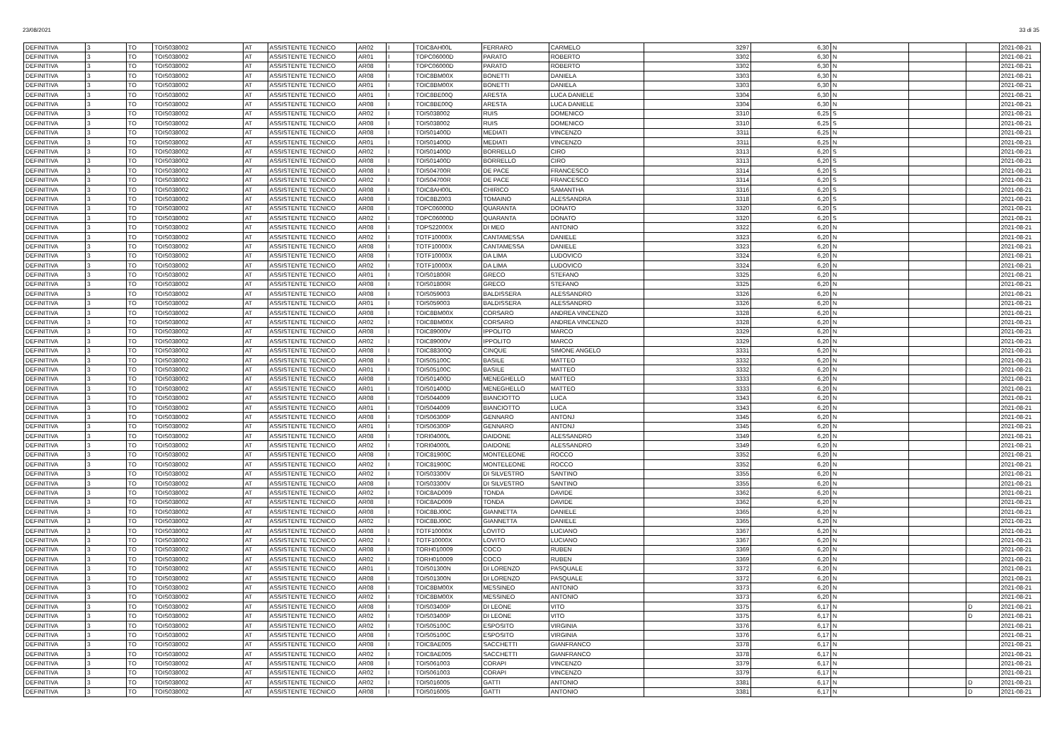23/08/2021 33 di 35
| DEFINITIVA | 3 | TO | TOIS038002 | AT | ASSISTENTE TECNICO | AR02 | I | TOIC8AH00L | FERRARO | CARMELO | 3297 | 6,30 | N | | | 2021-08-21 |
| DEFINITIVA | 3 | TO | TOIS038002 | AT | ASSISTENTE TECNICO | AR01 | I | TOPC06000D | PARATO | ROBERTO | 3302 | 6,30 | N | | | 2021-08-21 |
| DEFINITIVA | 3 | TO | TOIS038002 | AT | ASSISTENTE TECNICO | AR08 | I | TOPC06000D | PARATO | ROBERTO | 3302 | 6,30 | N | | | 2021-08-21 |
| DEFINITIVA | 3 | TO | TOIS038002 | AT | ASSISTENTE TECNICO | AR08 | I | TOIC8BM00X | BONETTI | DANIELA | 3303 | 6,30 | N | | | 2021-08-21 |
| DEFINITIVA | 3 | TO | TOIS038002 | AT | ASSISTENTE TECNICO | AR01 | I | TOIC8BM00X | BONETTI | DANIELA | 3303 | 6,30 | N | | | 2021-08-21 |
| DEFINITIVA | 3 | TO | TOIS038002 | AT | ASSISTENTE TECNICO | AR01 | I | TOIC8BE00Q | ARESTA | LUCA DANIELE | 3304 | 6,30 | N | | | 2021-08-21 |
| DEFINITIVA | 3 | TO | TOIS038002 | AT | ASSISTENTE TECNICO | AR08 | I | TOIC8BE00Q | ARESTA | LUCA DANIELE | 3304 | 6,30 | N | | | 2021-08-21 |
| DEFINITIVA | 3 | TO | TOIS038002 | AT | ASSISTENTE TECNICO | AR02 | I | TOIS038002 | RUIS | DOMENICO | 3310 | 6,25 | S | | | 2021-08-21 |
| DEFINITIVA | 3 | TO | TOIS038002 | AT | ASSISTENTE TECNICO | AR08 | I | TOIS038002 | RUIS | DOMENICO | 3310 | 6,25 | S | | | 2021-08-21 |
| DEFINITIVA | 3 | TO | TOIS038002 | AT | ASSISTENTE TECNICO | AR08 | I | TOIS01400D | MEDIATI | VINCENZO | 3311 | 6,25 | N | | | 2021-08-21 |
| DEFINITIVA | 3 | TO | TOIS038002 | AT | ASSISTENTE TECNICO | AR01 | I | TOIS01400D | MEDIATI | VINCENZO | 3311 | 6,25 | N | | | 2021-08-21 |
| DEFINITIVA | 3 | TO | TOIS038002 | AT | ASSISTENTE TECNICO | AR02 | I | TOIS01400D | BORRELLO | CIRO | 3313 | 6,20 | S | | | 2021-08-21 |
| DEFINITIVA | 3 | TO | TOIS038002 | AT | ASSISTENTE TECNICO | AR08 | I | TOIS01400D | BORRELLO | CIRO | 3313 | 6,20 | S | | | 2021-08-21 |
| DEFINITIVA | 3 | TO | TOIS038002 | AT | ASSISTENTE TECNICO | AR08 | I | TOIS04700R | DE PACE | FRANCESCO | 3314 | 6,20 | S | | | 2021-08-21 |
| DEFINITIVA | 3 | TO | TOIS038002 | AT | ASSISTENTE TECNICO | AR02 | I | TOIS04700R | DE PACE | FRANCESCO | 3314 | 6,20 | S | | | 2021-08-21 |
| DEFINITIVA | 3 | TO | TOIS038002 | AT | ASSISTENTE TECNICO | AR08 | I | TOIC8AH00L | CHIRICO | SAMANTHA | 3316 | 6,20 | S | | | 2021-08-21 |
| DEFINITIVA | 3 | TO | TOIS038002 | AT | ASSISTENTE TECNICO | AR08 | I | TOIC8BZ003 | TOMAINO | ALESSANDRA | 3318 | 6,20 | S | | | 2021-08-21 |
| DEFINITIVA | 3 | TO | TOIS038002 | AT | ASSISTENTE TECNICO | AR08 | I | TOPC06000D | QUARANTA | DONATO | 3320 | 6,20 | S | | | 2021-08-21 |
| DEFINITIVA | 3 | TO | TOIS038002 | AT | ASSISTENTE TECNICO | AR02 | I | TOPC06000D | QUARANTA | DONATO | 3320 | 6,20 | S | | | 2021-08-21 |
| DEFINITIVA | 3 | TO | TOIS038002 | AT | ASSISTENTE TECNICO | AR08 | I | TOPS22000X | DI MEO | ANTONIO | 3322 | 6,20 | N | | | 2021-08-21 |
| DEFINITIVA | 3 | TO | TOIS038002 | AT | ASSISTENTE TECNICO | AR02 | I | TOTF10000X | CANTAMESSA | DANIELE | 3323 | 6,20 | N | | | 2021-08-21 |
| DEFINITIVA | 3 | TO | TOIS038002 | AT | ASSISTENTE TECNICO | AR08 | I | TOTF10000X | CANTAMESSA | DANIELE | 3323 | 6,20 | N | | | 2021-08-21 |
| DEFINITIVA | 3 | TO | TOIS038002 | AT | ASSISTENTE TECNICO | AR08 | I | TOTF10000X | DA LIMA | LUDOVICO | 3324 | 6,20 | N | | | 2021-08-21 |
| DEFINITIVA | 3 | TO | TOIS038002 | AT | ASSISTENTE TECNICO | AR02 | I | TOTF10000X | DA LIMA | LUDOVICO | 3324 | 6,20 | N | | | 2021-08-21 |
| DEFINITIVA | 3 | TO | TOIS038002 | AT | ASSISTENTE TECNICO | AR01 | I | TOIS01800R | GRECO | STEFANO | 3325 | 6,20 | N | | | 2021-08-21 |
| DEFINITIVA | 3 | TO | TOIS038002 | AT | ASSISTENTE TECNICO | AR08 | I | TOIS01800R | GRECO | STEFANO | 3325 | 6,20 | N | | | 2021-08-21 |
| DEFINITIVA | 3 | TO | TOIS038002 | AT | ASSISTENTE TECNICO | AR08 | I | TOIS059003 | BALDISSERA | ALESSANDRO | 3326 | 6,20 | N | | | 2021-08-21 |
| DEFINITIVA | 3 | TO | TOIS038002 | AT | ASSISTENTE TECNICO | AR01 | I | TOIS059003 | BALDISSERA | ALESSANDRO | 3326 | 6,20 | N | | | 2021-08-21 |
| DEFINITIVA | 3 | TO | TOIS038002 | AT | ASSISTENTE TECNICO | AR08 | I | TOIC8BM00X | CORSARO | ANDREA VINCENZO | 3328 | 6,20 | N | | | 2021-08-21 |
| DEFINITIVA | 3 | TO | TOIS038002 | AT | ASSISTENTE TECNICO | AR02 | I | TOIC8BM00X | CORSARO | ANDREA VINCENZO | 3328 | 6,20 | N | | | 2021-08-21 |
| DEFINITIVA | 3 | TO | TOIS038002 | AT | ASSISTENTE TECNICO | AR08 | I | TOIC89000V | IPPOLITO | MARCO | 3329 | 6,20 | N | | | 2021-08-21 |
| DEFINITIVA | 3 | TO | TOIS038002 | AT | ASSISTENTE TECNICO | AR02 | I | TOIC89000V | IPPOLITO | MARCO | 3329 | 6,20 | N | | | 2021-08-21 |
| DEFINITIVA | 3 | TO | TOIS038002 | AT | ASSISTENTE TECNICO | AR08 | I | TOIC88300Q | CINQUE | SIMONE ANGELO | 3331 | 6,20 | N | | | 2021-08-21 |
| DEFINITIVA | 3 | TO | TOIS038002 | AT | ASSISTENTE TECNICO | AR08 | I | TOIS05100C | BASILE | MATTEO | 3332 | 6,20 | N | | | 2021-08-21 |
| DEFINITIVA | 3 | TO | TOIS038002 | AT | ASSISTENTE TECNICO | AR01 | I | TOIS05100C | BASILE | MATTEO | 3332 | 6,20 | N | | | 2021-08-21 |
| DEFINITIVA | 3 | TO | TOIS038002 | AT | ASSISTENTE TECNICO | AR08 | I | TOIS01400D | MENEGHELLO | MATTEO | 3333 | 6,20 | N | | | 2021-08-21 |
| DEFINITIVA | 3 | TO | TOIS038002 | AT | ASSISTENTE TECNICO | AR01 | I | TOIS01400D | MENEGHELLO | MATTEO | 3333 | 6,20 | N | | | 2021-08-21 |
| DEFINITIVA | 3 | TO | TOIS038002 | AT | ASSISTENTE TECNICO | AR08 | I | TOIS044009 | BIANCIOTTO | LUCA | 3343 | 6,20 | N | | | 2021-08-21 |
| DEFINITIVA | 3 | TO | TOIS038002 | AT | ASSISTENTE TECNICO | AR01 | I | TOIS044009 | BIANCIOTTO | LUCA | 3343 | 6,20 | N | | | 2021-08-21 |
| DEFINITIVA | 3 | TO | TOIS038002 | AT | ASSISTENTE TECNICO | AR08 | I | TOIS06300P | GENNARO | ANTONJ | 3345 | 6,20 | N | | | 2021-08-21 |
| DEFINITIVA | 3 | TO | TOIS038002 | AT | ASSISTENTE TECNICO | AR01 | I | TOIS06300P | GENNARO | ANTONJ | 3345 | 6,20 | N | | | 2021-08-21 |
| DEFINITIVA | 3 | TO | TOIS038002 | AT | ASSISTENTE TECNICO | AR08 | I | TORI04000L | DAIDONE | ALESSANDRO | 3349 | 6,20 | N | | | 2021-08-21 |
| DEFINITIVA | 3 | TO | TOIS038002 | AT | ASSISTENTE TECNICO | AR02 | I | TORI04000L | DAIDONE | ALESSANDRO | 3349 | 6,20 | N | | | 2021-08-21 |
| DEFINITIVA | 3 | TO | TOIS038002 | AT | ASSISTENTE TECNICO | AR08 | I | TOIC81900C | MONTELEONE | ROCCO | 3352 | 6,20 | N | | | 2021-08-21 |
| DEFINITIVA | 3 | TO | TOIS038002 | AT | ASSISTENTE TECNICO | AR02 | I | TOIC81900C | MONTELEONE | ROCCO | 3352 | 6,20 | N | | | 2021-08-21 |
| DEFINITIVA | 3 | TO | TOIS038002 | AT | ASSISTENTE TECNICO | AR02 | I | TOIS03300V | DI SILVESTRO | SANTINO | 3355 | 6,20 | N | | | 2021-08-21 |
| DEFINITIVA | 3 | TO | TOIS038002 | AT | ASSISTENTE TECNICO | AR08 | I | TOIS03300V | DI SILVESTRO | SANTINO | 3355 | 6,20 | N | | | 2021-08-21 |
| DEFINITIVA | 3 | TO | TOIS038002 | AT | ASSISTENTE TECNICO | AR02 | I | TOIC8AD009 | TONDA | DAVIDE | 3362 | 6,20 | N | | | 2021-08-21 |
| DEFINITIVA | 3 | TO | TOIS038002 | AT | ASSISTENTE TECNICO | AR08 | I | TOIC8AD009 | TONDA | DAVIDE | 3362 | 6,20 | N | | | 2021-08-21 |
| DEFINITIVA | 3 | TO | TOIS038002 | AT | ASSISTENTE TECNICO | AR08 | I | TOIC8BJ00C | GIANNETTA | DANIELE | 3365 | 6,20 | N | | | 2021-08-21 |
| DEFINITIVA | 3 | TO | TOIS038002 | AT | ASSISTENTE TECNICO | AR02 | I | TOIC8BJ00C | GIANNETTA | DANIELE | 3365 | 6,20 | N | | | 2021-08-21 |
| DEFINITIVA | 3 | TO | TOIS038002 | AT | ASSISTENTE TECNICO | AR08 | I | TOTF10000X | LOVITO | LUCIANO | 3367 | 6,20 | N | | | 2021-08-21 |
| DEFINITIVA | 3 | TO | TOIS038002 | AT | ASSISTENTE TECNICO | AR02 | I | TOTF10000X | LOVITO | LUCIANO | 3367 | 6,20 | N | | | 2021-08-21 |
| DEFINITIVA | 3 | TO | TOIS038002 | AT | ASSISTENTE TECNICO | AR08 | I | TORH010009 | COCO | RUBEN | 3369 | 6,20 | N | | | 2021-08-21 |
| DEFINITIVA | 3 | TO | TOIS038002 | AT | ASSISTENTE TECNICO | AR02 | I | TORH010009 | COCO | RUBEN | 3369 | 6,20 | N | | | 2021-08-21 |
| DEFINITIVA | 3 | TO | TOIS038002 | AT | ASSISTENTE TECNICO | AR01 | I | TOIS01300N | DI LORENZO | PASQUALE | 3372 | 6,20 | N | | | 2021-08-21 |
| DEFINITIVA | 3 | TO | TOIS038002 | AT | ASSISTENTE TECNICO | AR08 | I | TOIS01300N | DI LORENZO | PASQUALE | 3372 | 6,20 | N | | | 2021-08-21 |
| DEFINITIVA | 3 | TO | TOIS038002 | AT | ASSISTENTE TECNICO | AR08 | I | TOIC8BM00X | MESSINEO | ANTONIO | 3373 | 6,20 | N | | | 2021-08-21 |
| DEFINITIVA | 3 | TO | TOIS038002 | AT | ASSISTENTE TECNICO | AR02 | I | TOIC8BM00X | MESSINEO | ANTONIO | 3373 | 6,20 | N | | | 2021-08-21 |
| DEFINITIVA | 3 | TO | TOIS038002 | AT | ASSISTENTE TECNICO | AR08 | I | TOIS03400P | DI LEONE | VITO | 3375 | 6,17 | N | | D | 2021-08-21 |
| DEFINITIVA | 3 | TO | TOIS038002 | AT | ASSISTENTE TECNICO | AR02 | I | TOIS03400P | DI LEONE | VITO | 3375 | 6,17 | N | | D | 2021-08-21 |
| DEFINITIVA | 3 | TO | TOIS038002 | AT | ASSISTENTE TECNICO | AR02 | I | TOIS05100C | ESPOSITO | VIRGINIA | 3376 | 6,17 | N | | | 2021-08-21 |
| DEFINITIVA | 3 | TO | TOIS038002 | AT | ASSISTENTE TECNICO | AR08 | I | TOIS05100C | ESPOSITO | VIRGINIA | 3376 | 6,17 | N | | | 2021-08-21 |
| DEFINITIVA | 3 | TO | TOIS038002 | AT | ASSISTENTE TECNICO | AR08 | I | TOIC8AE005 | SACCHETTI | GIANFRANCO | 3378 | 6,17 | N | | | 2021-08-21 |
| DEFINITIVA | 3 | TO | TOIS038002 | AT | ASSISTENTE TECNICO | AR02 | I | TOIC8AE005 | SACCHETTI | GIANFRANCO | 3378 | 6,17 | N | | | 2021-08-21 |
| DEFINITIVA | 3 | TO | TOIS038002 | AT | ASSISTENTE TECNICO | AR08 | I | TOIS061003 | CORAPI | VINCENZO | 3379 | 6,17 | N | | | 2021-08-21 |
| DEFINITIVA | 3 | TO | TOIS038002 | AT | ASSISTENTE TECNICO | AR02 | I | TOIS061003 | CORAPI | VINCENZO | 3379 | 6,17 | N | | | 2021-08-21 |
| DEFINITIVA | 3 | TO | TOIS038002 | AT | ASSISTENTE TECNICO | AR02 | I | TOIS016005 | GATTI | ANTONIO | 3381 | 6,17 | N | | D | 2021-08-21 |
| DEFINITIVA | 3 | TO | TOIS038002 | AT | ASSISTENTE TECNICO | AR08 | I | TOIS016005 | GATTI | ANTONIO | 3381 | 6,17 | N | | D | 2021-08-21 |